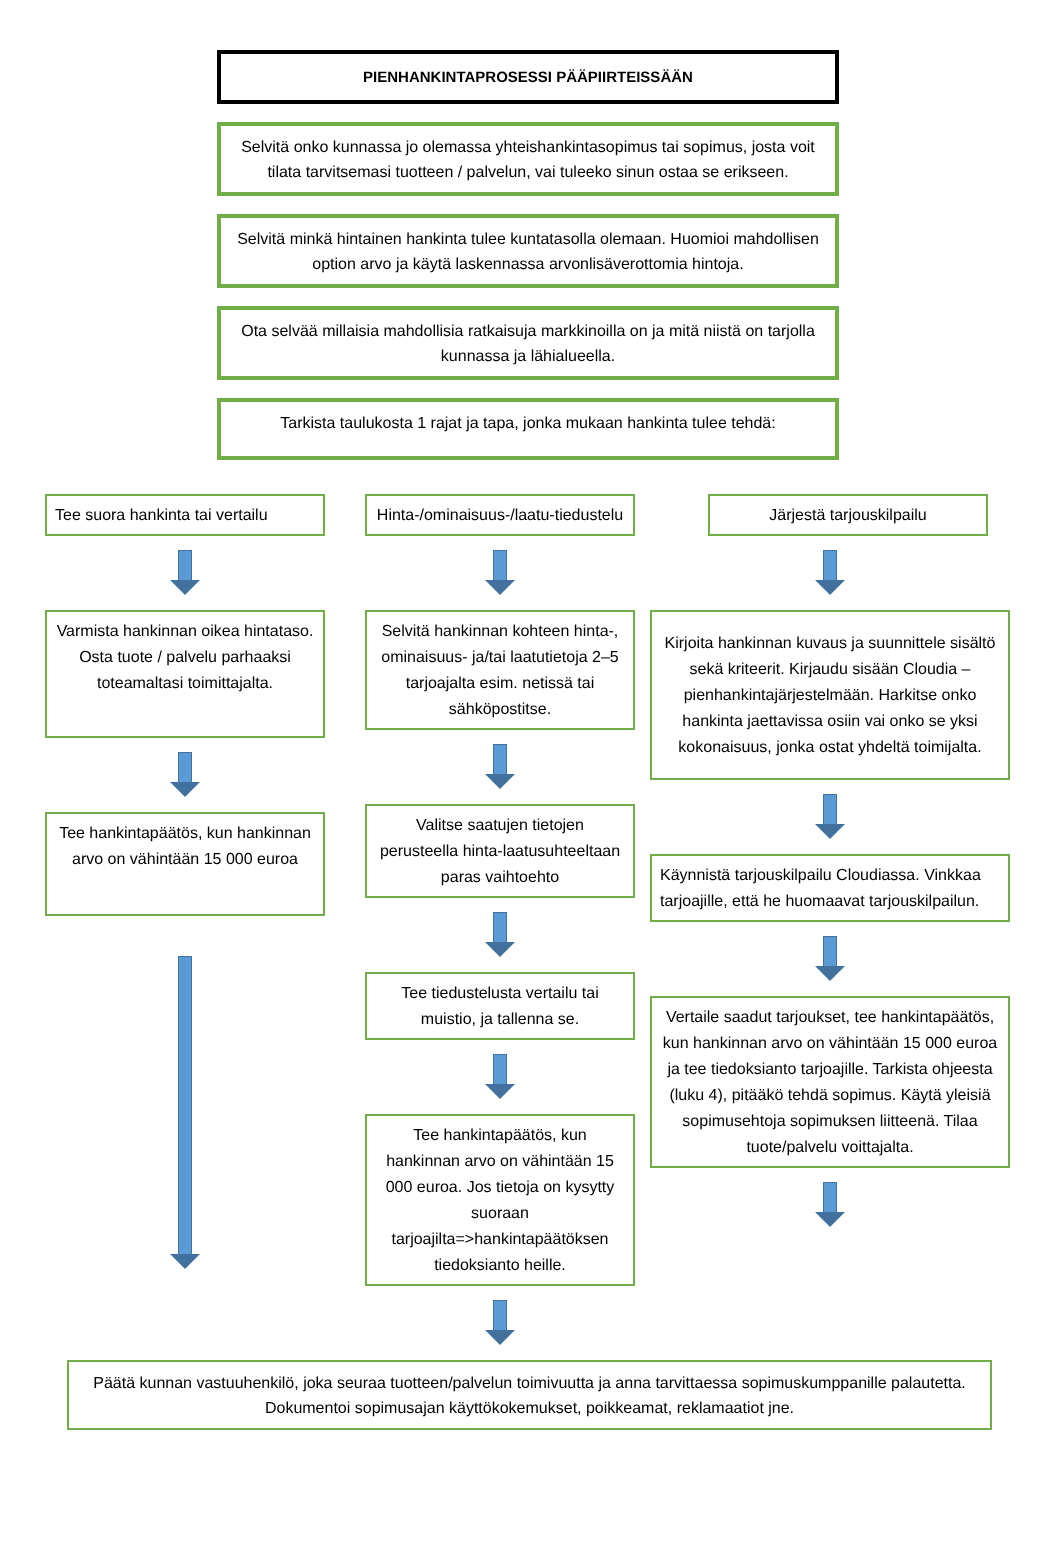PIENHANKINTAPROSESSI PÄÄPIIRTEISSÄÄN
Selvitä onko kunnassa jo olemassa yhteishankintasopimus tai sopimus, josta voit tilata tarvitsemasi tuotteen / palvelun, vai tuleeko sinun ostaa se erikseen.
Selvitä minkä hintainen hankinta tulee kuntatasolla olemaan. Huomioi mahdollisen option arvo ja käytä laskennassa arvonlisäverottomia hintoja.
Ota selvää millaisia mahdollisia ratkaisuja markkinoilla on ja mitä niistä on tarjolla kunnassa ja lähialueella.
Tarkista taulukosta 1 rajat ja tapa, jonka mukaan hankinta tulee tehdä:
Tee suora hankinta tai vertailu
Varmista hankinnan oikea hintataso. Osta tuote / palvelu parhaaksi toteamaltasi toimittajalta.
Tee hankintapäätös, kun hankinnan arvo on vähintään 15 000 euroa
Hinta-/ominaisuus-/laatu-tiedustelu
Selvitä hankinnan kohteen hinta-, ominaisuus- ja/tai laatutietoja 2–5 tarjoajalta esim. netissä tai sähköpostitse.
Valitse saatujen tietojen perusteella hinta-laatusuhteeltaan paras vaihtoehto
Tee tiedustelusta vertailu tai muistio, ja tallenna se.
Tee hankintapäätös, kun hankinnan arvo on vähintään 15 000 euroa. Jos tietoja on kysytty suoraan tarjoajilta=>hankintapäätöksen tiedoksianto heille.
Järjestä tarjouskilpailu
Kirjoita hankinnan kuvaus ja suunnittele sisältö sekä kriteerit. Kirjaudu sisään Cloudia –pienhankintajärjestelmään. Harkitse onko hankinta jaettavissa osiin vai onko se yksi kokonaisuus, jonka ostat yhdeltä toimijalta.
Käynnistä tarjouskilpailu Cloudiassa. Vinkkaa tarjoajille, että he huomaavat tarjouskilpailun.
Vertaile saadut tarjoukset, tee hankintapäätös, kun hankinnan arvo on vähintään 15 000 euroa ja tee tiedoksianto tarjoajille. Tarkista ohjeesta (luku 4), pitääkö tehdä sopimus. Käytä yleisiä sopimusehtoja sopimuksen liitteenä. Tilaa tuote/palvelu voittajalta.
Päätä kunnan vastuuhenkilö, joka seuraa tuotteen/palvelun toimivuutta ja anna tarvittaessa sopimuskumppanille palautetta. Dokumentoi sopimusajan käyttökokemukset, poikkeamat, reklamaatiot jne.